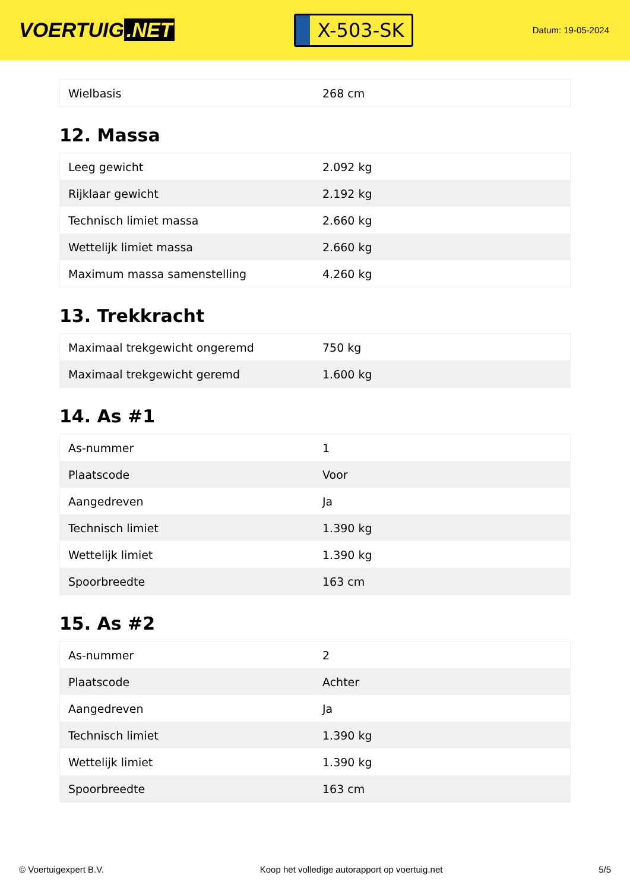VOERTUIG.NET
X-503-SK
Datum: 19-05-2024
| Wielbasis | 268 cm |
12. Massa
| Leeg gewicht | 2.092 kg |
| Rijklaar gewicht | 2.192 kg |
| Technisch limiet massa | 2.660 kg |
| Wettelijk limiet massa | 2.660 kg |
| Maximum massa samenstelling | 4.260 kg |
13. Trekkracht
| Maximaal trekgewicht ongeremd | 750 kg |
| Maximaal trekgewicht geremd | 1.600 kg |
14. As #1
| As-nummer | 1 |
| Plaatscode | Voor |
| Aangedreven | Ja |
| Technisch limiet | 1.390 kg |
| Wettelijk limiet | 1.390 kg |
| Spoorbreedte | 163 cm |
15. As #2
| As-nummer | 2 |
| Plaatscode | Achter |
| Aangedreven | Ja |
| Technisch limiet | 1.390 kg |
| Wettelijk limiet | 1.390 kg |
| Spoorbreedte | 163 cm |
© Voertuigexpert B.V. Koop het volledige autorapport op voertuig.net 5/5